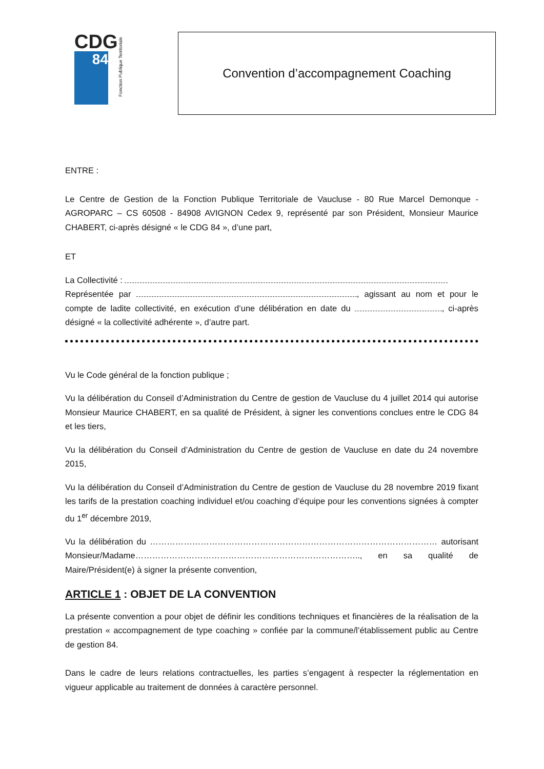CDG
84
Fonction Publique Territoriale
Convention d’accompagnement Coaching
ENTRE :
Le Centre de Gestion de la Fonction Publique Territoriale de Vaucluse - 80 Rue Marcel Demonque - AGROPARC – CS 60508 - 84908 AVIGNON Cedex 9, représenté par son Président, Monsieur Maurice CHABERT, ci-après désigné « le CDG 84 », d’une part,
ET
La Collectivité :
Représentée par , agissant au nom et pour le compte de ladite collectivité, en exécution d’une délibération en date du , ci-après désigné « la collectivité adhérente », d’autre part.
Vu le Code général de la fonction publique ;
Vu la délibération du Conseil d’Administration du Centre de gestion de Vaucluse du 4 juillet 2014 qui autorise Monsieur Maurice CHABERT, en sa qualité de Président, à signer les conventions conclues entre le CDG 84 et les tiers,
Vu la délibération du Conseil d’Administration du Centre de gestion de Vaucluse en date du 24 novembre 2015,
Vu la délibération du Conseil d’Administration du Centre de gestion de Vaucluse du 28 novembre 2019 fixant les tarifs de la prestation coaching individuel et/ou coaching d’équipe pour les conventions signées à compter du 1<sup>er</sup> décembre 2019,
Vu la délibération du ………………………………………………………………………………………… autorisant Monsieur/Madame…………………………………………………………………….., en sa qualité de Maire/Président(e) à signer la présente convention,
ARTICLE 1 : OBJET DE LA CONVENTION
La présente convention a pour objet de définir les conditions techniques et financières de la réalisation de la prestation « accompagnement de type coaching » confiée par la commune/l’établissement public au Centre de gestion 84.
Dans le cadre de leurs relations contractuelles, les parties s’engagent à respecter la réglementation en vigueur applicable au traitement de données à caractère personnel.